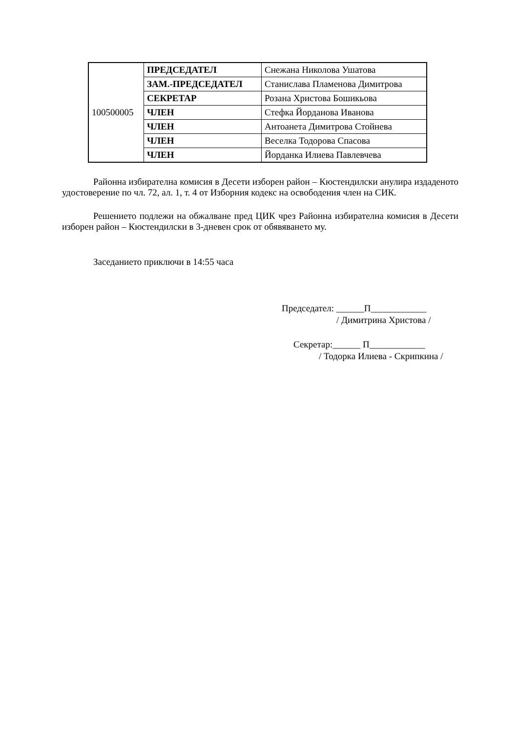| 100500005 | ПРЕДСЕДАТЕЛ | Снежана Николова Ушатова |
| | ЗАМ.-ПРЕДСЕДАТЕЛ | Станислава Пламенова Димитрова |
| | СЕКРЕТАР | Розана Христова Бошикьова |
| | ЧЛЕН | Стефка Йорданова Иванова |
| | ЧЛЕН | Антоанета Димитрова Стойнева |
| | ЧЛЕН | Веселка Тодорова Спасова |
| | ЧЛЕН | Йорданка Илиева Павлевчева |
Районна избирателна комисия в Десети изборен район – Кюстендилски анулира издаденото удостоверение по чл. 72, ал. 1, т. 4 от Изборния кодекс на освободения член на СИК.
Решението подлежи на обжалване пред ЦИК чрез Районна избирателна комисия в Десети изборен район – Кюстендилски в 3-дневен срок от обявяването му.
Заседанието приключи в 14:55 часа
Председател: ______П____________
/ Димитрина Христова /
Секретар:______ П____________
/ Тодорка Илиева - Скрипкина /